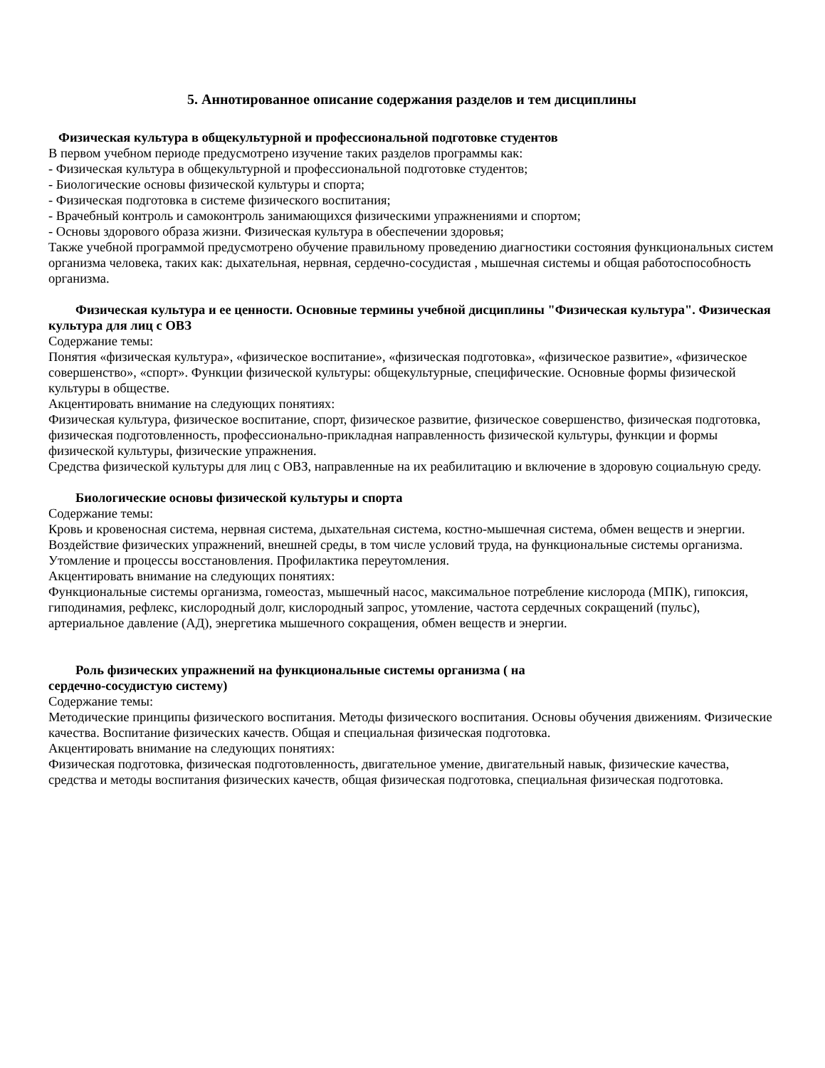5. Аннотированное описание содержания разделов и тем дисциплины
Физическая культура в общекультурной и профессиональной подготовке студентов
В первом учебном периоде предусмотрено изучение таких разделов программы как:
- Физическая культура в общекультурной и профессиональной подготовке студентов;
- Биологические основы физической культуры и спорта;
- Физическая подготовка в системе физического воспитания;
- Врачебный контроль и самоконтроль занимающихся физическими упражнениями и спортом;
- Основы здорового образа жизни. Физическая культура в обеспечении здоровья;
Также учебной программой предусмотрено обучение правильному проведению диагностики состояния функциональных систем организма человека, таких как: дыхательная, нервная, сердечно-сосудистая , мышечная системы и общая работоспособность организма.
Физическая культура и ее ценности. Основные термины учебной дисциплины "Физическая культура". Физическая культура для лиц с ОВЗ
Содержание темы:
Понятия «физическая культура», «физическое воспитание», «физическая подготовка», «физическое развитие», «физическое совершенство», «спорт». Функции физической культуры: общекультурные, специфические. Основные формы физической культуры в обществе.
Акцентировать внимание на следующих понятиях:
Физическая культура, физическое воспитание, спорт, физическое развитие, физическое совершенство, физическая подготовка, физическая подготовленность, профессионально-прикладная направленность физической культуры, функции и формы физической культуры, физические упражнения.
Средства физической культуры для лиц с ОВЗ, направленные на их реабилитацию и включение в здоровую социальную среду.
Биологические основы физической культуры и спорта
Содержание темы:
Кровь и кровеносная система, нервная система, дыхательная система, костно-мышечная система, обмен веществ и энергии. Воздействие физических упражнений, внешней среды, в том числе условий труда, на функциональные системы организма. Утомление и процессы восстановления. Профилактика переутомления.
Акцентировать внимание на следующих понятиях:
Функциональные системы организма, гомеостаз, мышечный насос, максимальное потребление кислорода (МПК), гипоксия, гиподинамия, рефлекс, кислородный долг, кислородный запрос, утомление, частота сердечных сокращений (пульс), артериальное давление (АД), энергетика мышечного сокращения, обмен веществ и энергии.
Роль физических упражнений на функциональные системы организма ( на
сердечно-сосудистую систему)
Содержание темы:
Методические принципы физического воспитания. Методы физического воспитания. Основы обучения движениям. Физические качества. Воспитание физических качеств. Общая и специальная физическая подготовка.
Акцентировать внимание на следующих понятиях:
Физическая подготовка, физическая подготовленность, двигательное умение, двигательный навык, физические качества, средства и методы воспитания физических качеств, общая физическая подготовка, специальная физическая подготовка.